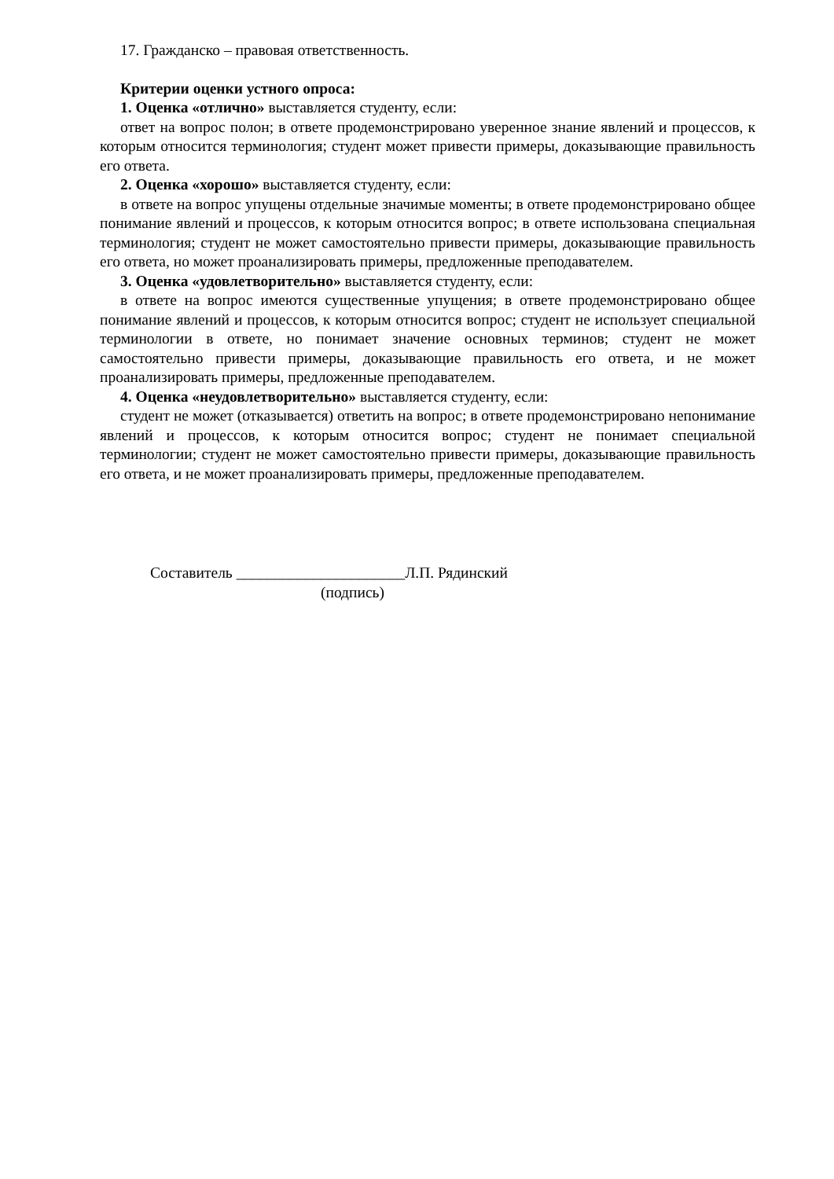17. Гражданско – правовая ответственность.
Критерии оценки устного опроса:
1. Оценка «отлично» выставляется студенту, если:
ответ на вопрос полон; в ответе продемонстрировано уверенное знание явлений и процессов, к которым относится терминология; студент может привести примеры, доказывающие правильность его ответа.
2. Оценка «хорошо» выставляется студенту, если:
в ответе на вопрос упущены отдельные значимые моменты; в ответе продемонстрировано общее понимание явлений и процессов, к которым относится вопрос; в ответе использована специальная терминология; студент не может самостоятельно привести примеры, доказывающие правильность его ответа, но может проанализировать примеры, предложенные преподавателем.
3. Оценка «удовлетворительно» выставляется студенту, если:
в ответе на вопрос имеются существенные упущения; в ответе продемонстрировано общее понимание явлений и процессов, к которым относится вопрос; студент не использует специальной терминологии в ответе, но понимает значение основных терминов; студент не может самостоятельно привести примеры, доказывающие правильность его ответа, и не может проанализировать примеры, предложенные преподавателем.
4. Оценка «неудовлетворительно» выставляется студенту, если:
студент не может (отказывается) ответить на вопрос; в ответе продемонстрировано непонимание явлений и процессов, к которым относится вопрос; студент не понимает специальной терминологии; студент не может самостоятельно привести примеры, доказывающие правильность его ответа, и не может проанализировать примеры, предложенные преподавателем.
Составитель ______________________Л.П. Рядинский
(подпись)